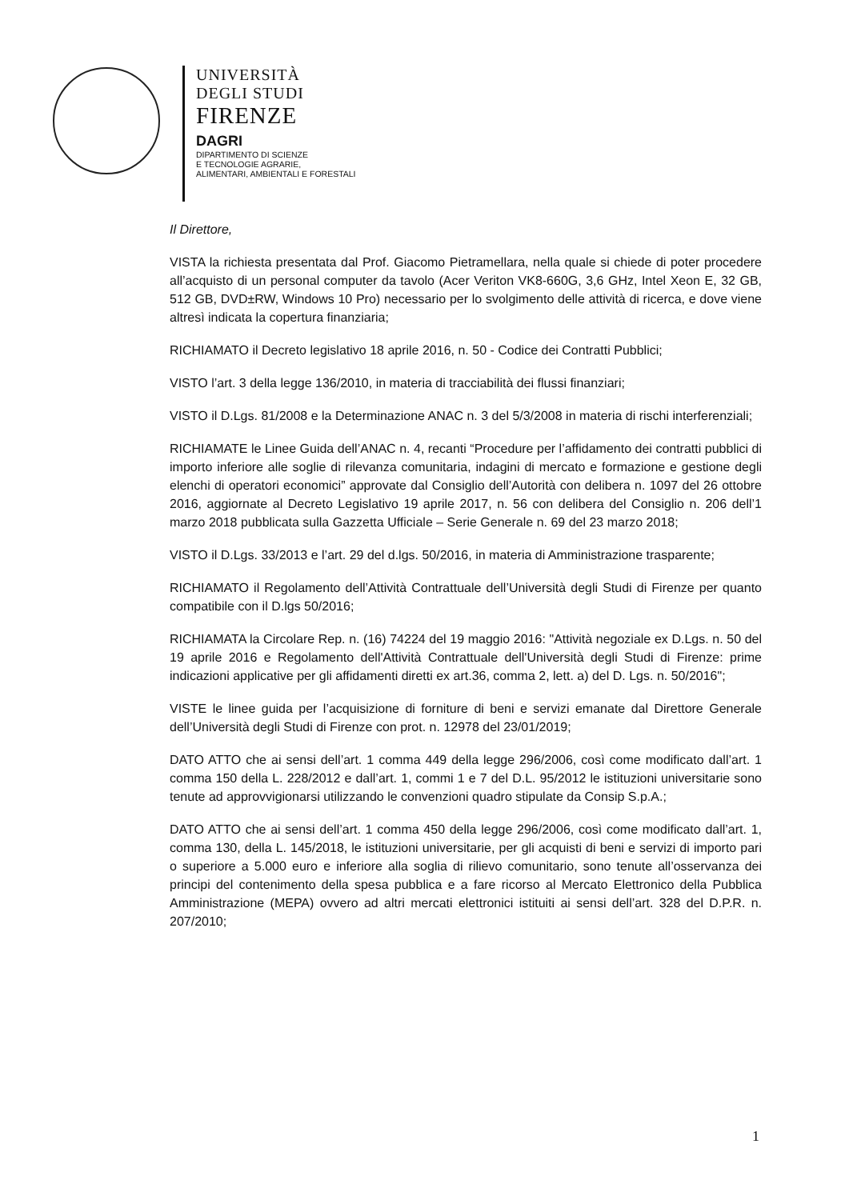UNIVERSITÀ
DEGLI STUDI
FIRENZE
DAGRI
DIPARTIMENTO DI SCIENZE
E TECNOLOGIE AGRARIE,
ALIMENTARI, AMBIENTALI E FORESTALI
Il Direttore,
VISTA la richiesta presentata dal Prof. Giacomo Pietramellara, nella quale si chiede di poter procedere all’acquisto di un personal computer da tavolo (Acer Veriton VK8-660G, 3,6 GHz, Intel Xeon E, 32 GB, 512 GB, DVD±RW, Windows 10 Pro) necessario per lo svolgimento delle attività di ricerca, e dove viene altresì indicata la copertura finanziaria;
RICHIAMATO il Decreto legislativo 18 aprile 2016, n. 50 - Codice dei Contratti Pubblici;
VISTO l’art. 3 della legge 136/2010, in materia di tracciabilità dei flussi finanziari;
VISTO il D.Lgs. 81/2008 e la Determinazione ANAC n. 3 del 5/3/2008 in materia di rischi interferenziali;
RICHIAMATE le Linee Guida dell’ANAC n. 4, recanti “Procedure per l’affidamento dei contratti pubblici di importo inferiore alle soglie di rilevanza comunitaria, indagini di mercato e formazione e gestione degli elenchi di operatori economici” approvate dal Consiglio dell’Autorità con delibera n. 1097 del 26 ottobre 2016, aggiornate al Decreto Legislativo 19 aprile 2017, n. 56 con delibera del Consiglio n. 206 dell’1 marzo 2018 pubblicata sulla Gazzetta Ufficiale – Serie Generale n. 69 del 23 marzo 2018;
VISTO il D.Lgs. 33/2013 e l’art. 29 del d.lgs. 50/2016, in materia di Amministrazione trasparente;
RICHIAMATO il Regolamento dell’Attività Contrattuale dell’Università degli Studi di Firenze per quanto compatibile con il D.lgs 50/2016;
RICHIAMATA la Circolare Rep. n. (16) 74224 del 19 maggio 2016: "Attività negoziale ex D.Lgs. n. 50 del 19 aprile 2016 e Regolamento dell'Attività Contrattuale dell'Università degli Studi di Firenze: prime indicazioni applicative per gli affidamenti diretti ex art.36, comma 2, lett. a) del D. Lgs. n. 50/2016";
VISTE le linee guida per l’acquisizione di forniture di beni e servizi emanate dal Direttore Generale dell’Università degli Studi di Firenze con prot. n. 12978 del 23/01/2019;
DATO ATTO che ai sensi dell’art. 1 comma 449 della legge 296/2006, così come modificato dall’art. 1 comma 150 della L. 228/2012 e dall’art. 1, commi 1 e 7 del D.L. 95/2012 le istituzioni universitarie sono tenute ad approvvigionarsi utilizzando le convenzioni quadro stipulate da Consip S.p.A.;
DATO ATTO che ai sensi dell’art. 1 comma 450 della legge 296/2006, così come modificato dall’art. 1, comma 130, della L. 145/2018, le istituzioni universitarie, per gli acquisti di beni e servizi di importo pari o superiore a 5.000 euro e inferiore alla soglia di rilievo comunitario, sono tenute all’osservanza dei principi del contenimento della spesa pubblica e a fare ricorso al Mercato Elettronico della Pubblica Amministrazione (MEPA) ovvero ad altri mercati elettronici istituiti ai sensi dell’art. 328 del D.P.R. n. 207/2010;
1